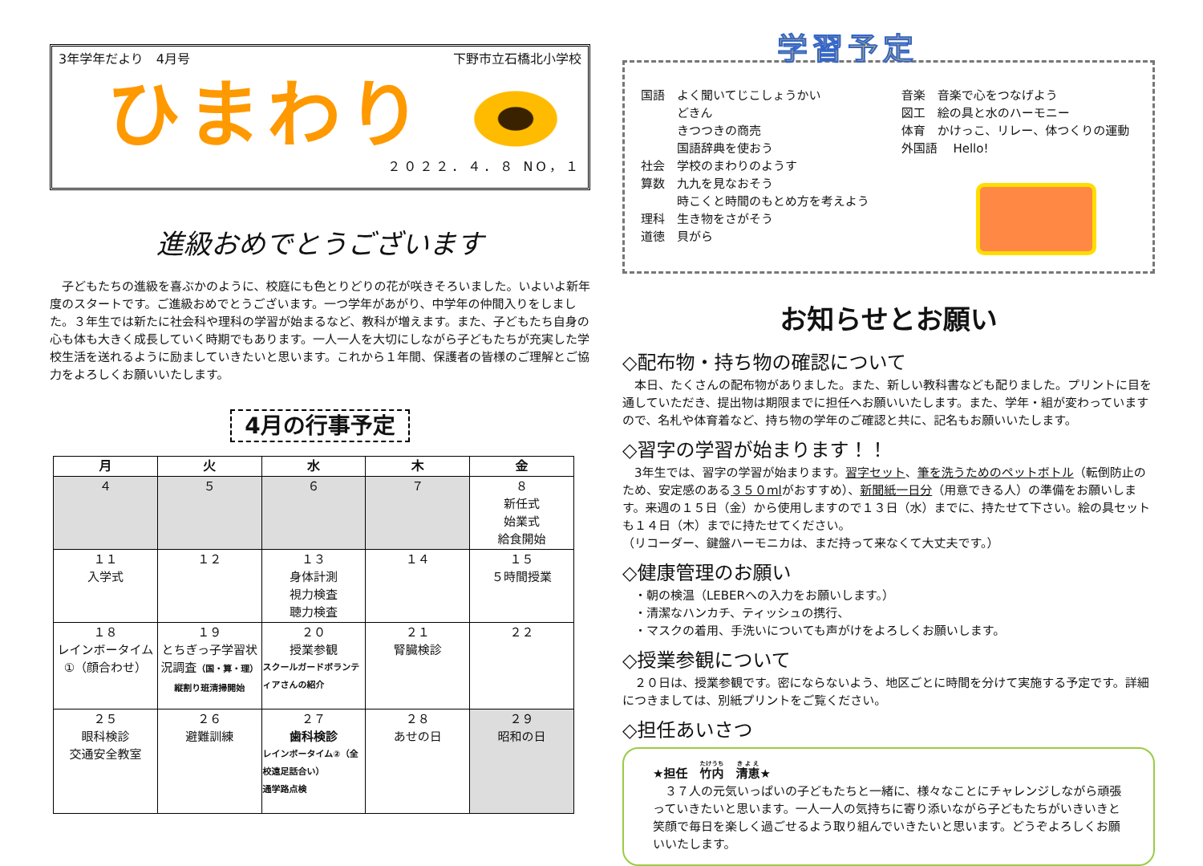3年学年だより　4月号 下野市立石橋北小学校
ひまわり
２０２２．４．８ NO，１
進級おめでとうございます
　子どもたちの進級を喜ぶかのように、校庭にも色とりどりの花が咲きそろいました。いよいよ新年度のスタートです。ご進級おめでとうございます。一つ学年があがり、中学年の仲間入りをしました。３年生では新たに社会科や理科の学習が始まるなど、教科が増えます。また、子どもたち自身の心も体も大きく成長していく時期でもあります。一人一人を大切にしながら子どもたちが充実した学校生活を送れるように励ましていきたいと思います。これから１年間、保護者の皆様のご理解とご協力をよろしくお願いいたします。
4月の行事予定
| 月 | 火 | 水 | 木 | 金 |
| --- | --- | --- | --- | --- |
| ４ | ５ | ６ | ７ | ８ 新任式 始業式 給食開始 |
| １１ 入学式 | １２ | １３ 身体計測 視力検査 聴力検査 | １４ | １５ ５時間授業 |
| １８ レインボータイム①（顔合わせ） | １９ とちぎっ子学習状況調査 （国・算・理）縦割り班清掃開始 | ２０ 授業参観 スクールガードボランティアさんの紹介 | ２１ 腎臓検診 | ２２ |
| ２５ 眼科検診 交通安全教室 | ２６ 避難訓練 | ２７ 歯科検診 レインボータイム②（全校遠足話合い） 通学路点検 | ２８ あせの日 | ２９ 昭和の日 |
学習予定
国語　よく聞いてじこしょうかい
　　　どきん
　　　きつつきの商売
　　　国語辞典を使おう
社会　学校のまわりのようす
算数　九九を見なおそう
　　　時こくと時間のもとめ方を考えよう
理科　生き物をさがそう
道徳　貝がら
音楽　音楽で心をつなげよう
図工　絵の具と水のハーモニー
体育　かけっこ、リレー、体つくりの運動
外国語　 Hello!
お知らせとお願い
◇配布物・持ち物の確認について
　本日、たくさんの配布物がありました。また、新しい教科書なども配りました。プリントに目を通していただき、提出物は期限までに担任へお願いいたします。また、学年・組が変わっていますので、名札や体育着など、持ち物の学年のご確認と共に、記名もお願いいたします。
◇習字の学習が始まります！！
　3年生では、習字の学習が始まります。習字セット、筆を洗うためのペットボトル（転倒防止のため、安定感のある３５０mlがおすすめ）、新聞紙一日分（用意できる人）の準備をお願いします。来週の１５日（金）から使用しますので１３日（水）までに、持たせて下さい。絵の具セットも１４日（木）までに持たせてください。
（リコーダー、鍵盤ハーモニカは、まだ持って来なくて大丈夫です。）
◇健康管理のお願い
　・朝の検温（LEBERへの入力をお願いします。）
　・清潔なハンカチ、ティッシュの携行、
　・マスクの着用、手洗いについても声がけをよろしくお願いします。
◇授業参観について
　２０日は、授業参観です。密にならないよう、地区ごとに時間を分けて実施する予定です。詳細につきましては、別紙プリントをご覧ください。
◇担任あいさつ
★担任　竹内　清恵★
　３７人の元気いっぱいの子どもたちと一緒に、様々なことにチャレンジしながら頑張っていきたいと思います。一人一人の気持ちに寄り添いながら子どもたちがいきいきと笑顔で毎日を楽しく過ごせるよう取り組んでいきたいと思います。どうぞよろしくお願いいたします。